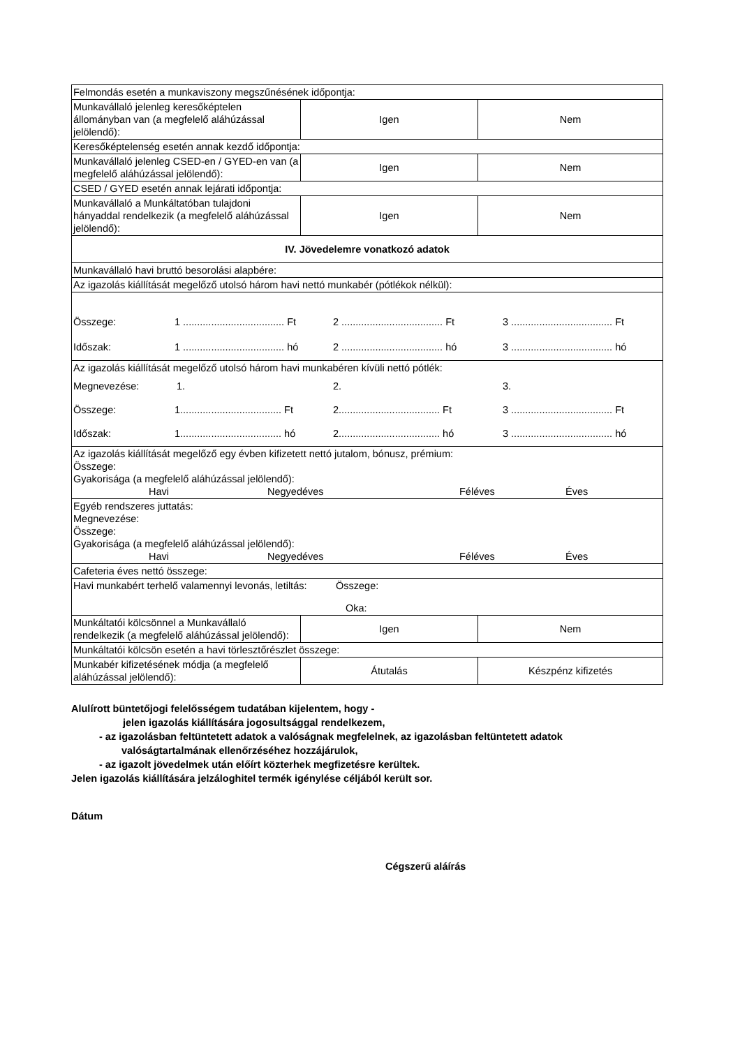| Felmondás esetén a munkaviszony megszűnésének időpontja: | | |
| Munkavállaló jelenleg keresőképtelen állományban van (a megfelelő aláhúzással jelölendő): | Igen | Nem |
| Keresőképtelenség esetén annak kezdő időpontja: | | |
| Munkavállaló jelenleg CSED-en / GYED-en van (a megfelelő aláhúzással jelölendő): | Igen | Nem |
| CSED / GYED esetén annak lejárati időpontja: | | |
| Munkavállaló a Munkáltatóban tulajdoni hányaddal rendelkezik (a megfelelő aláhúzással jelölendő): | Igen | Nem |
| IV. Jövedelemre vonatkozó adatok | | |
| Munkavállaló havi bruttó besorolási alapbére: | | |
| Az igazolás kiállítását megelőző utolsó három havi nettó munkabér (pótlékok nélkül): | | |
| Összege: 1 .................................... Ft 2 .................................... Ft 3 .................................... Ft Időszak: 1 .................................... hó 2 .................................... hó 3 .................................... hó | | |
| Az igazolás kiállítását megelőző utolsó három havi munkabéren kívüli nettó pótlék: Megnevezése: 1. 2. 3. Összege: 1.................................... Ft 2.................................... Ft 3 .................................... Ft Időszak: 1.................................... hó 2.................................... hó 3 .................................... hó | | |
| Az igazolás kiállítását megelőző egy évben kifizetett nettó jutalom, bónusz, prémium: Összege: Gyakorisága (a megfelelő aláhúzással jelölendő): Havi Negyedéves Féléves Éves | | |
| Egyéb rendszeres juttatás: Megnevezése: Összege: Gyakorisága (a megfelelő aláhúzással jelölendő): Havi Negyedéves Féléves Éves | | |
| Cafeteria éves nettó összege: | | |
| Havi munkabért terhelő valamennyi levonás, letiltás: Összege: Oka: | | |
| Munkáltatói kölcsönnel a Munkavállaló rendelkezik (a megfelelő aláhúzással jelölendő): | Igen | Nem |
| Munkáltatói kölcsön esetén a havi törlesztőrészlet összege: | | |
| Munkabér kifizetésének módja (a megfelelő aláhúzással jelölendő): | Átutalás | Készpénz kifizetés |
Alulírott büntetőjogi felelősségem tudatában kijelentem, hogy -
jelen igazolás kiállítására jogosultsággal rendelkezem,
- az igazolásban feltüntetett adatok a valóságnak megfelelnek, az igazolásban feltüntetett adatok
valóságtartalmának ellenőrzéséhez hozzájárulok,
- az igazolt jövedelmek után előírt közterhek megfizetésre kerültek.
Jelen igazolás kiállítására jelzáloghitel termék igénylése céljából került sor.
Dátum
Cégszerű aláírás